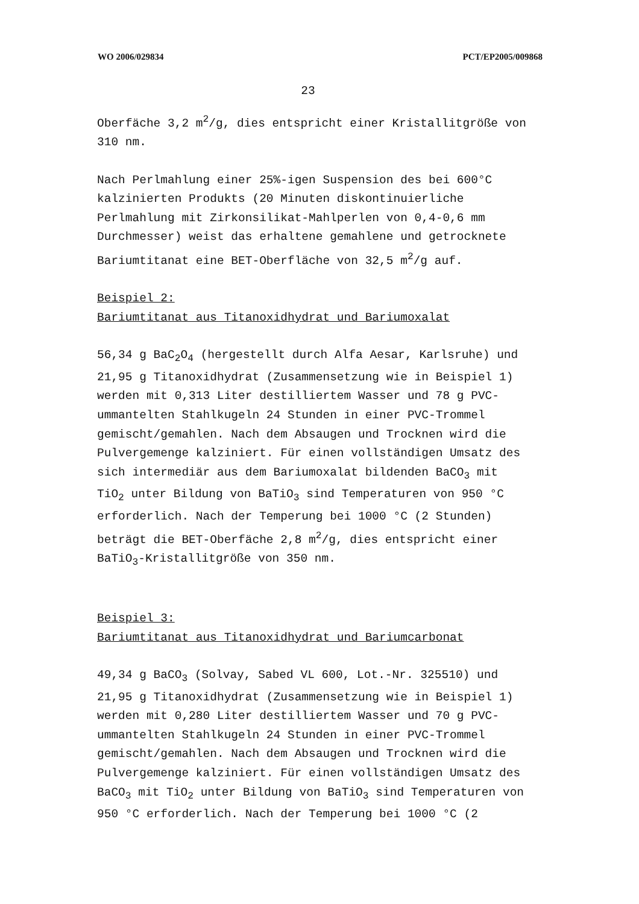WO 2006/029834 PCT/EP2005/009868
23
Oberfäche 3,2 m<sup>2</sup>/g, dies entspricht einer Kristallitgröße von
310 nm.
Nach Perlmahlung einer 25%-igen Suspension des bei 600°C
kalzinierten Produkts (20 Minuten diskontinuierliche
Perlmahlung mit Zirkonsilikat-Mahlperlen von 0,4-0,6 mm
Durchmesser) weist das erhaltene gemahlene und getrocknete
Bariumtitanat eine BET-Oberfläche von 32,5 m<sup>2</sup>/g auf.
Beispiel 2:
Bariumtitanat aus Titanoxidhydrat und Bariumoxalat
56,34 g BaC<sub>2</sub>O<sub>4</sub> (hergestellt durch Alfa Aesar, Karlsruhe) und
21,95 g Titanoxidhydrat (Zusammensetzung wie in Beispiel 1)
werden mit 0,313 Liter destilliertem Wasser und 78 g PVC-
ummantelten Stahlkugeln 24 Stunden in einer PVC-Trommel
gemischt/gemahlen. Nach dem Absaugen und Trocknen wird die
Pulvergemenge kalziniert. Für einen vollständigen Umsatz des
sich intermediär aus dem Bariumoxalat bildenden BaCO<sub>3</sub> mit
TiO<sub>2</sub> unter Bildung von BaTiO<sub>3</sub> sind Temperaturen von 950 °C
erforderlich. Nach der Temperung bei 1000 °C (2 Stunden)
beträgt die BET-Oberfäche 2,8 m<sup>2</sup>/g, dies entspricht einer
BaTiO<sub>3</sub>-Kristallitgröße von 350 nm.
Beispiel 3:
Bariumtitanat aus Titanoxidhydrat und Bariumcarbonat
49,34 g BaCO<sub>3</sub> (Solvay, Sabed VL 600, Lot.-Nr. 325510) und
21,95 g Titanoxidhydrat (Zusammensetzung wie in Beispiel 1)
werden mit 0,280 Liter destilliertem Wasser und 70 g PVC-
ummantelten Stahlkugeln 24 Stunden in einer PVC-Trommel
gemischt/gemahlen. Nach dem Absaugen und Trocknen wird die
Pulvergemenge kalziniert. Für einen vollständigen Umsatz des
BaCO<sub>3</sub> mit TiO<sub>2</sub> unter Bildung von BaTiO<sub>3</sub> sind Temperaturen von
950 °C erforderlich. Nach der Temperung bei 1000 °C (2